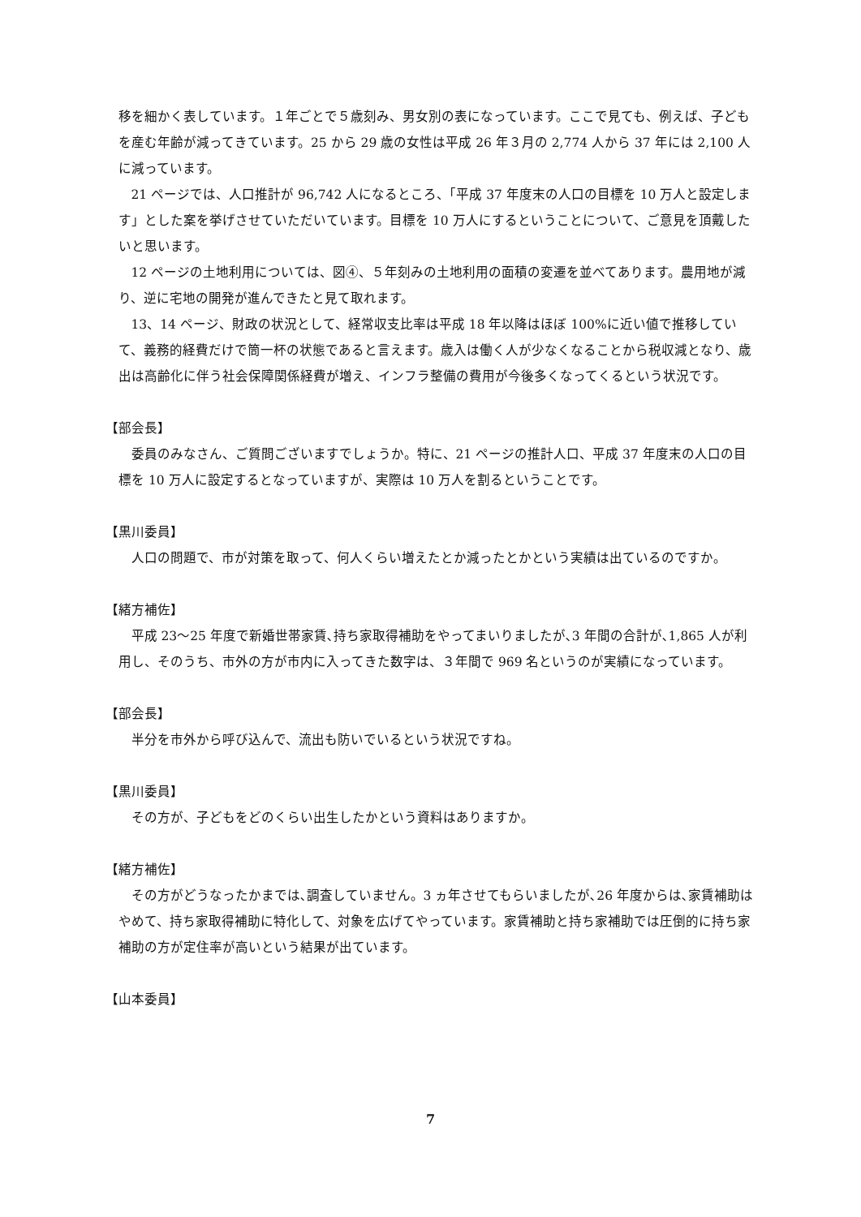移を細かく表しています。１年ごとで５歳刻み、男女別の表になっています。ここで見ても、例えば、子どもを産む年齢が減ってきています。25 から 29 歳の女性は平成 26 年３月の 2,774 人から 37 年には 2,100 人に減っています。
21 ページでは、人口推計が 96,742 人になるところ、「平成 37 年度末の人口の目標を 10 万人と設定します」とした案を挙げさせていただいています。目標を 10 万人にするということについて、ご意見を頂戴したいと思います。
12 ページの土地利用については、図④、５年刻みの土地利用の面積の変遷を並べてあります。農用地が減り、逆に宅地の開発が進んできたと見て取れます。
13、14 ページ、財政の状況として、経常収支比率は平成 18 年以降はほぼ 100%に近い値で推移していて、義務的経費だけで筒一杯の状態であると言えます。歳入は働く人が少なくなることから税収減となり、歳出は高齢化に伴う社会保障関係経費が増え、インフラ整備の費用が今後多くなってくるという状況です。
【部会長】
委員のみなさん、ご質問ございますでしょうか。特に、21 ページの推計人口、平成 37 年度末の人口の目標を 10 万人に設定するとなっていますが、実際は 10 万人を割るということです。
【黒川委員】
人口の問題で、市が対策を取って、何人くらい増えたとか減ったとかという実績は出ているのですか。
【緒方補佐】
平成 23～25 年度で新婚世帯家賃､持ち家取得補助をやってまいりましたが､3 年間の合計が､1,865 人が利用し、そのうち、市外の方が市内に入ってきた数字は、３年間で 969 名というのが実績になっています。
【部会長】
半分を市外から呼び込んで、流出も防いでいるという状況ですね。
【黒川委員】
その方が、子どもをどのくらい出生したかという資料はありますか。
【緒方補佐】
その方がどうなったかまでは､調査していません。3 ヵ年させてもらいましたが､26 年度からは､家賃補助はやめて、持ち家取得補助に特化して、対象を広げてやっています。家賃補助と持ち家補助では圧倒的に持ち家補助の方が定住率が高いという結果が出ています。
【山本委員】
7